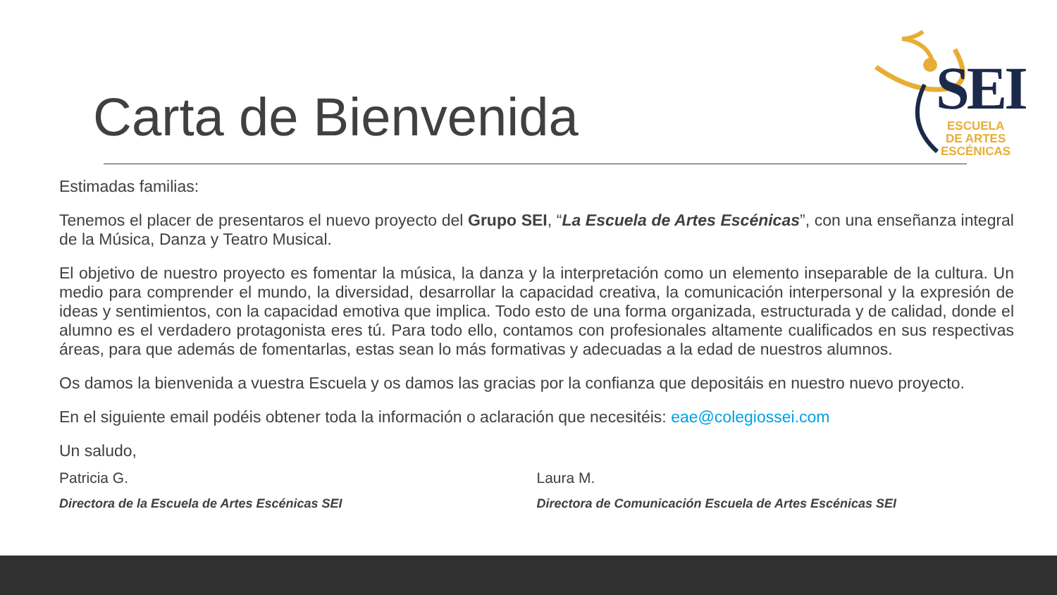Carta de Bienvenida
SEI
ESCUELA
DE ARTES
ESCÉNICAS
Estimadas familias:
Tenemos el placer de presentaros el nuevo proyecto del Grupo SEI, “La Escuela de Artes Escénicas”, con una enseñanza integral de la Música, Danza y Teatro Musical.
El objetivo de nuestro proyecto es fomentar la música, la danza y la interpretación como un elemento inseparable de la cultura. Un medio para comprender el mundo, la diversidad, desarrollar la capacidad creativa, la comunicación interpersonal y la expresión de ideas y sentimientos, con la capacidad emotiva que implica. Todo esto de una forma organizada, estructurada y de calidad, donde el alumno es el verdadero protagonista eres tú. Para todo ello, contamos con profesionales altamente cualificados en sus respectivas áreas, para que además de fomentarlas, estas sean lo más formativas y adecuadas a la edad de nuestros alumnos.
Os damos la bienvenida a vuestra Escuela y os damos las gracias por la confianza que depositáis en nuestro nuevo proyecto.
En el siguiente email podéis obtener toda la información o aclaración que necesitéis: eae@colegiossei.com
Un saludo,
Patricia G.
Directora de la Escuela de Artes Escénicas SEI
Laura M.
Directora de Comunicación Escuela de Artes Escénicas SEI